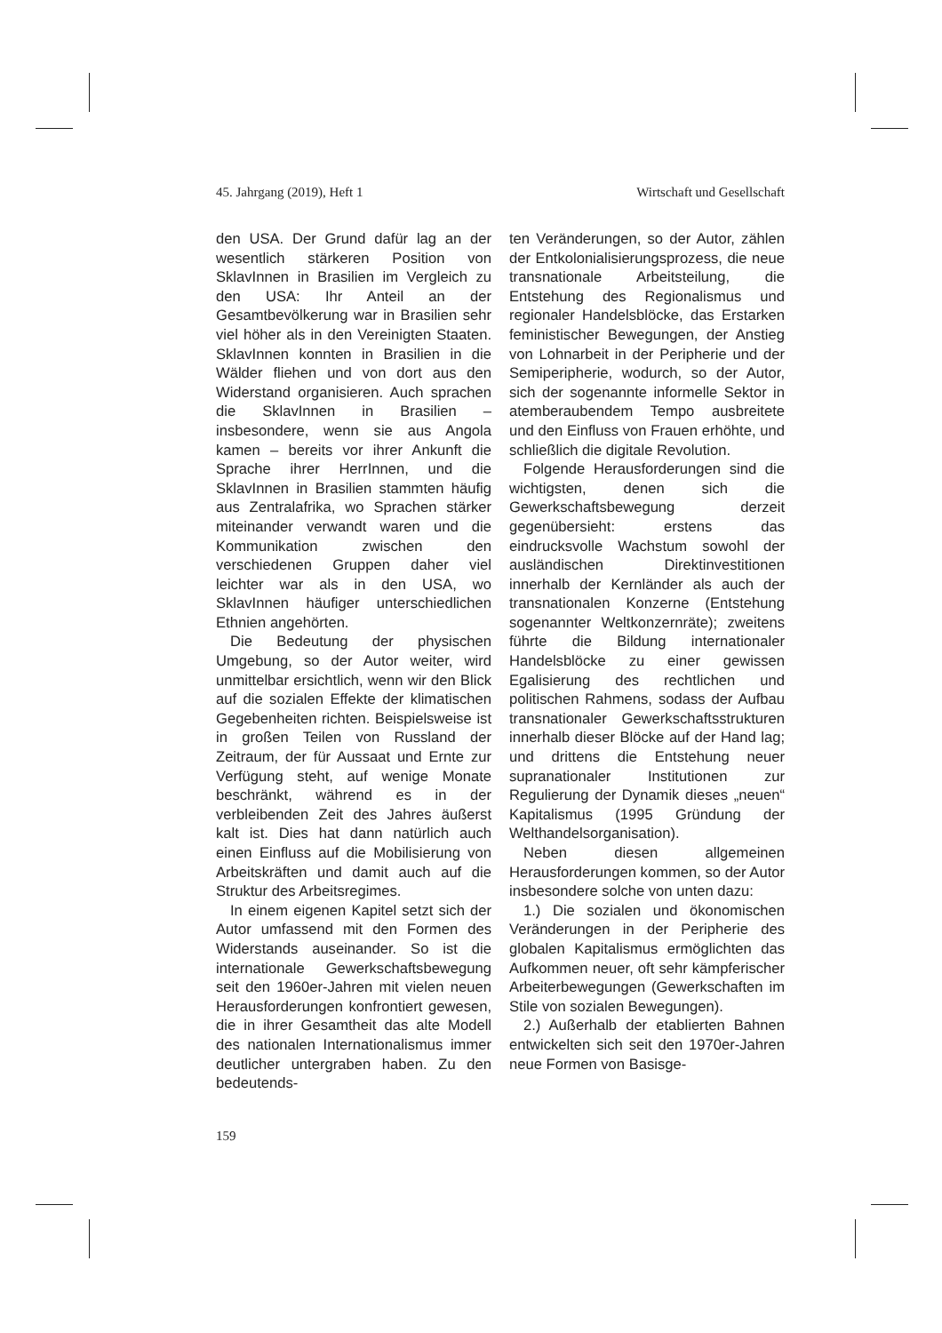45. Jahrgang (2019), Heft 1 Wirtschaft und Gesellschaft
den USA. Der Grund dafür lag an der wesentlich stärkeren Position von SklavInnen in Brasilien im Vergleich zu den USA: Ihr Anteil an der Gesamtbevölkerung war in Brasilien sehr viel höher als in den Vereinigten Staaten. SklavInnen konnten in Brasilien in die Wälder fliehen und von dort aus den Widerstand organisieren. Auch sprachen die SklavInnen in Brasilien – insbesondere, wenn sie aus Angola kamen – bereits vor ihrer Ankunft die Sprache ihrer HerrInnen, und die SklavInnen in Brasilien stammten häufig aus Zentralafrika, wo Sprachen stärker miteinander verwandt waren und die Kommunikation zwischen den verschiedenen Gruppen daher viel leichter war als in den USA, wo SklavInnen häufiger unterschiedlichen Ethnien angehörten.
Die Bedeutung der physischen Umgebung, so der Autor weiter, wird unmittelbar ersichtlich, wenn wir den Blick auf die sozialen Effekte der klimatischen Gegebenheiten richten. Beispielsweise ist in großen Teilen von Russland der Zeitraum, der für Aussaat und Ernte zur Verfügung steht, auf wenige Monate beschränkt, während es in der verbleibenden Zeit des Jahres äußerst kalt ist. Dies hat dann natürlich auch einen Einfluss auf die Mobilisierung von Arbeitskräften und damit auch auf die Struktur des Arbeitsregimes.
In einem eigenen Kapitel setzt sich der Autor umfassend mit den Formen des Widerstands auseinander. So ist die internationale Gewerkschaftsbewegung seit den 1960er-Jahren mit vielen neuen Herausforderungen konfrontiert gewesen, die in ihrer Gesamtheit das alte Modell des nationalen Internationalismus immer deutlicher untergraben haben. Zu den bedeutends-
ten Veränderungen, so der Autor, zählen der Entkolonialisierungsprozess, die neue transnationale Arbeitsteilung, die Entstehung des Regionalismus und regionaler Handelsblöcke, das Erstarken feministischer Bewegungen, der Anstieg von Lohnarbeit in der Peripherie und der Semiperipherie, wodurch, so der Autor, sich der sogenannte informelle Sektor in atemberaubendem Tempo ausbreitete und den Einfluss von Frauen erhöhte, und schließlich die digitale Revolution.
Folgende Herausforderungen sind die wichtigsten, denen sich die Gewerkschaftsbewegung derzeit gegenübersieht: erstens das eindrucksvolle Wachstum sowohl der ausländischen Direktinvestitionen innerhalb der Kernländer als auch der transnationalen Konzerne (Entstehung sogenannter Weltkonzernräte); zweitens führte die Bildung internationaler Handelsblöcke zu einer gewissen Egalisierung des rechtlichen und politischen Rahmens, sodass der Aufbau transnationaler Gewerkschaftsstrukturen innerhalb dieser Blöcke auf der Hand lag; und drittens die Entstehung neuer supranationaler Institutionen zur Regulierung der Dynamik dieses „neuen“ Kapitalismus (1995 Gründung der Welthandelsorganisation).
Neben diesen allgemeinen Herausforderungen kommen, so der Autor insbesondere solche von unten dazu:
1.) Die sozialen und ökonomischen Veränderungen in der Peripherie des globalen Kapitalismus ermöglichten das Aufkommen neuer, oft sehr kämpferischer Arbeiterbewegungen (Gewerkschaften im Stile von sozialen Bewegungen).
2.) Außerhalb der etablierten Bahnen entwickelten sich seit den 1970er-Jahren neue Formen von Basisge-
159